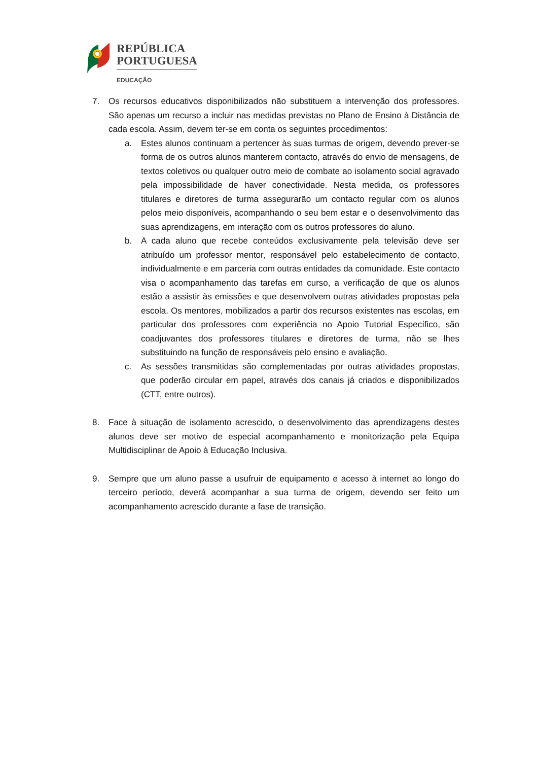REPÚBLICA
PORTUGUESA
EDUCAÇÃO
7. Os recursos educativos disponibilizados não substituem a intervenção dos professores. São apenas um recurso a incluir nas medidas previstas no Plano de Ensino à Distância de cada escola. Assim, devem ter-se em conta os seguintes procedimentos:
a. Estes alunos continuam a pertencer às suas turmas de origem, devendo prever-se forma de os outros alunos manterem contacto, através do envio de mensagens, de textos coletivos ou qualquer outro meio de combate ao isolamento social agravado pela impossibilidade de haver conectividade. Nesta medida, os professores titulares e diretores de turma assegurarão um contacto regular com os alunos pelos meio disponíveis, acompanhando o seu bem estar e o desenvolvimento das suas aprendizagens, em interação com os outros professores do aluno.
b. A cada aluno que recebe conteúdos exclusivamente pela televisão deve ser atribuído um professor mentor, responsável pelo estabelecimento de contacto, individualmente e em parceria com outras entidades da comunidade. Este contacto visa o acompanhamento das tarefas em curso, a verificação de que os alunos estão a assistir às emissões e que desenvolvem outras atividades propostas pela escola. Os mentores, mobilizados a partir dos recursos existentes nas escolas, em particular dos professores com experiência no Apoio Tutorial Específico, são coadjuvantes dos professores titulares e diretores de turma, não se lhes substituindo na função de responsáveis pelo ensino e avaliação.
c. As sessões transmitidas são complementadas por outras atividades propostas, que poderão circular em papel, através dos canais já criados e disponibilizados (CTT, entre outros).
8. Face à situação de isolamento acrescido, o desenvolvimento das aprendizagens destes alunos deve ser motivo de especial acompanhamento e monitorização pela Equipa Multidisciplinar de Apoio à Educação Inclusiva.
9. Sempre que um aluno passe a usufruir de equipamento e acesso à internet ao longo do terceiro período, deverá acompanhar a sua turma de origem, devendo ser feito um acompanhamento acrescido durante a fase de transição.